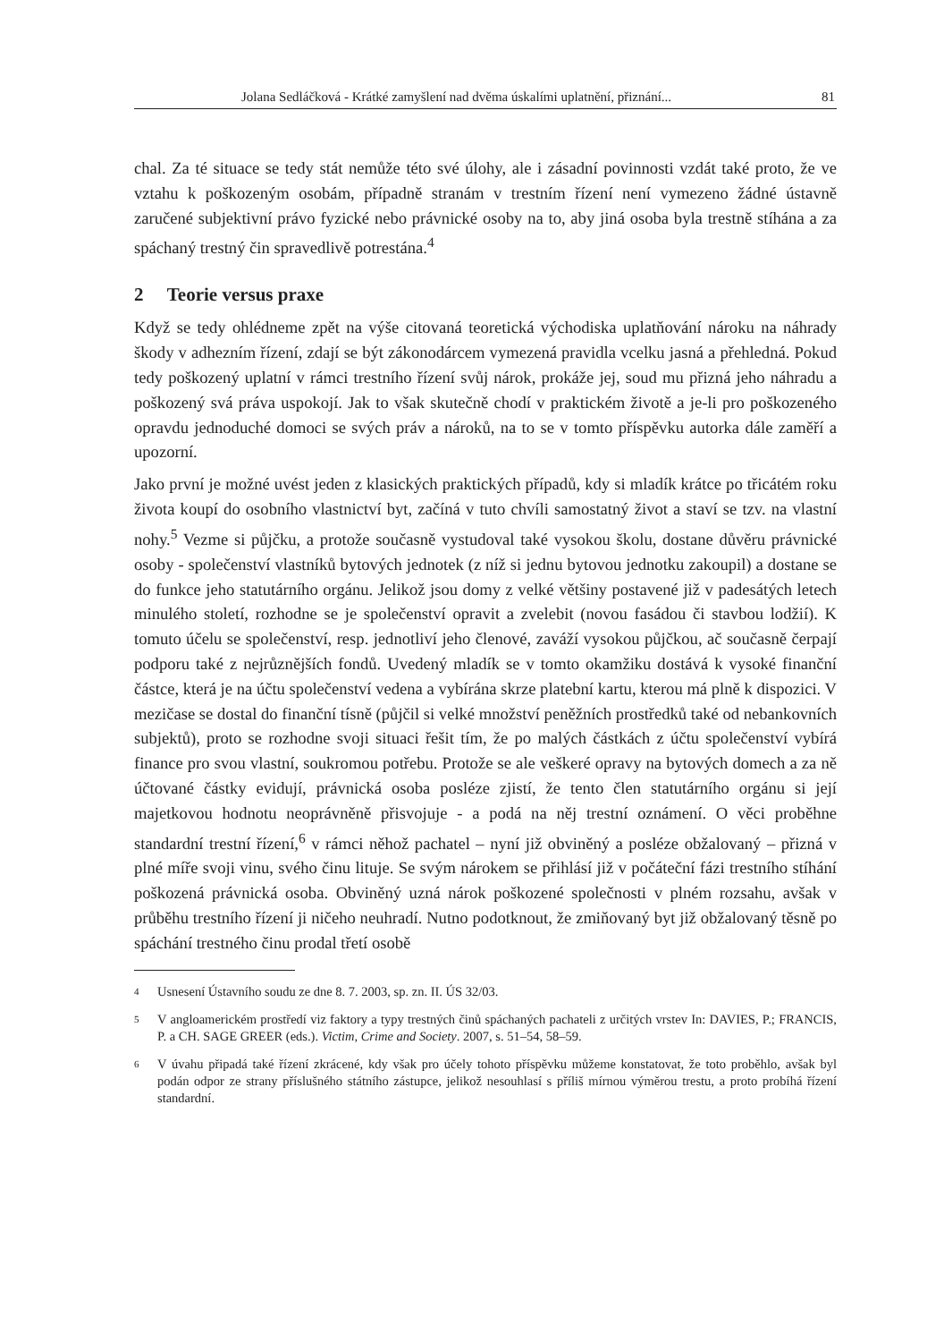Jolana Sedláčková - Krátké zamyšlení nad dvěma úskalími uplatnění, přiznání... 81
chal. Za té situace se tedy stát nemůže této své úlohy, ale i zásadní povinnosti vzdát také proto, že ve vztahu k poškozeným osobám, případně stranám v trestním řízení není vymezeno žádné ústavně zaručené subjektivní právo fyzické nebo právnické osoby na to, aby jiná osoba byla trestně stíhána a za spáchaný trestný čin spravedlivě potrestána.<sup>4</sup>
2 Teorie versus praxe
Když se tedy ohlédneme zpět na výše citovaná teoretická východiska uplatňování nároku na náhrady škody v adhezním řízení, zdají se být zákonodárcem vymezená pravidla vcelku jasná a přehledná. Pokud tedy poškozený uplatní v rámci trestního řízení svůj nárok, prokáže jej, soud mu přizná jeho náhradu a poškozený svá práva uspokojí. Jak to však skutečně chodí v praktickém životě a je-li pro poškozeného opravdu jednoduché domoci se svých práv a nároků, na to se v tomto příspěvku autorka dále zaměří a upozorní.
Jako první je možné uvést jeden z klasických praktických případů, kdy si mladík krátce po třicátém roku života koupí do osobního vlastnictví byt, začíná v tuto chvíli samostatný život a staví se tzv. na vlastní nohy.<sup>5</sup> Vezme si půjčku, a protože současně vystudoval také vysokou školu, dostane důvěru právnické osoby - společenství vlastníků bytových jednotek (z níž si jednu bytovou jednotku zakoupil) a dostane se do funkce jeho statutárního orgánu. Jelikož jsou domy z velké většiny postavené již v padesátých letech minulého století, rozhodne se je společenství opravit a zvelebit (novou fasádou či stavbou lodžií). K tomuto účelu se společenství, resp. jednotliví jeho členové, zaváží vysokou půjčkou, ač současně čerpají podporu také z nejrůznějších fondů. Uvedený mladík se v tomto okamžiku dostává k vysoké finanční částce, která je na účtu společenství vedena a vybírána skrze platební kartu, kterou má plně k dispozici. V mezičase se dostal do finanční tísně (půjčil si velké množství peněžních prostředků také od nebankovních subjektů), proto se rozhodne svoji situaci řešit tím, že po malých částkách z účtu společenství vybírá finance pro svou vlastní, soukromou potřebu. Protože se ale veškeré opravy na bytových domech a za ně účtované částky evidují, právnická osoba posléze zjistí, že tento člen statutárního orgánu si její majetkovou hodnotu neoprávněně přisvojuje - a podá na něj trestní oznámení. O věci proběhne standardní trestní řízení,<sup>6</sup> v rámci něhož pachatel – nyní již obviněný a posléze obžalovaný – přizná v plné míře svoji vinu, svého činu lituje. Se svým nárokem se přihlásí již v počáteční fázi trestního stíhání poškozená právnická osoba. Obviněný uzná nárok poškozené společnosti v plném rozsahu, avšak v průběhu trestního řízení ji ničeho neuhradí. Nutno podotknout, že zmiňovaný byt již obžalovaný těsně po spáchání trestného činu prodal třetí osobě
4
Usnesení Ústavního soudu ze dne 8. 7. 2003, sp. zn. II. ÚS 32/03.
5
V angloamerickém prostředí viz faktory a typy trestných činů spáchaných pachateli z určitých vrstev In: DAVIES, P.; FRANCIS, P. a CH. SAGE GREER (eds.). Victim, Crime and Society. 2007, s. 51–54, 58–59.
6
V úvahu připadá také řízení zkrácené, kdy však pro účely tohoto příspěvku můžeme konstatovat, že toto proběhlo, avšak byl podán odpor ze strany příslušného státního zástupce, jelikož nesouhlasí s příliš mírnou výměrou trestu, a proto probíhá řízení standardní.